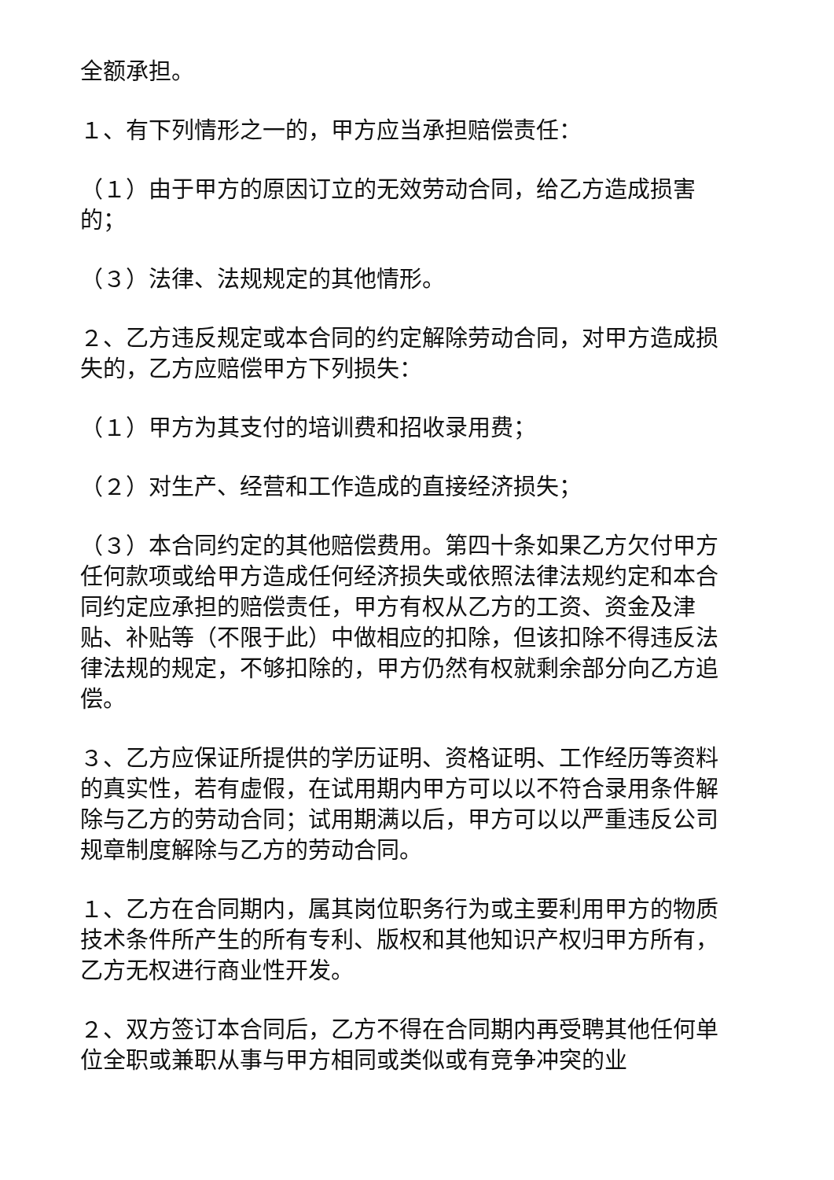全额承担。
１、有下列情形之一的，甲方应当承担赔偿责任：
（１）由于甲方的原因订立的无效劳动合同，给乙方造成损害的；
（３）法律、法规规定的其他情形。
２、乙方违反规定或本合同的约定解除劳动合同，对甲方造成损失的，乙方应赔偿甲方下列损失：
（１）甲方为其支付的培训费和招收录用费；
（２）对生产、经营和工作造成的直接经济损失；
（３）本合同约定的其他赔偿费用。第四十条如果乙方欠付甲方任何款项或给甲方造成任何经济损失或依照法律法规约定和本合同约定应承担的赔偿责任，甲方有权从乙方的工资、资金及津贴、补贴等（不限于此）中做相应的扣除，但该扣除不得违反法律法规的规定，不够扣除的，甲方仍然有权就剩余部分向乙方追偿。
３、乙方应保证所提供的学历证明、资格证明、工作经历等资料的真实性，若有虚假，在试用期内甲方可以以不符合录用条件解除与乙方的劳动合同；试用期满以后，甲方可以以严重违反公司规章制度解除与乙方的劳动合同。
１、乙方在合同期内，属其岗位职务行为或主要利用甲方的物质技术条件所产生的所有专利、版权和其他知识产权归甲方所有，乙方无权进行商业性开发。
２、双方签订本合同后，乙方不得在合同期内再受聘其他任何单位全职或兼职从事与甲方相同或类似或有竞争冲突的业